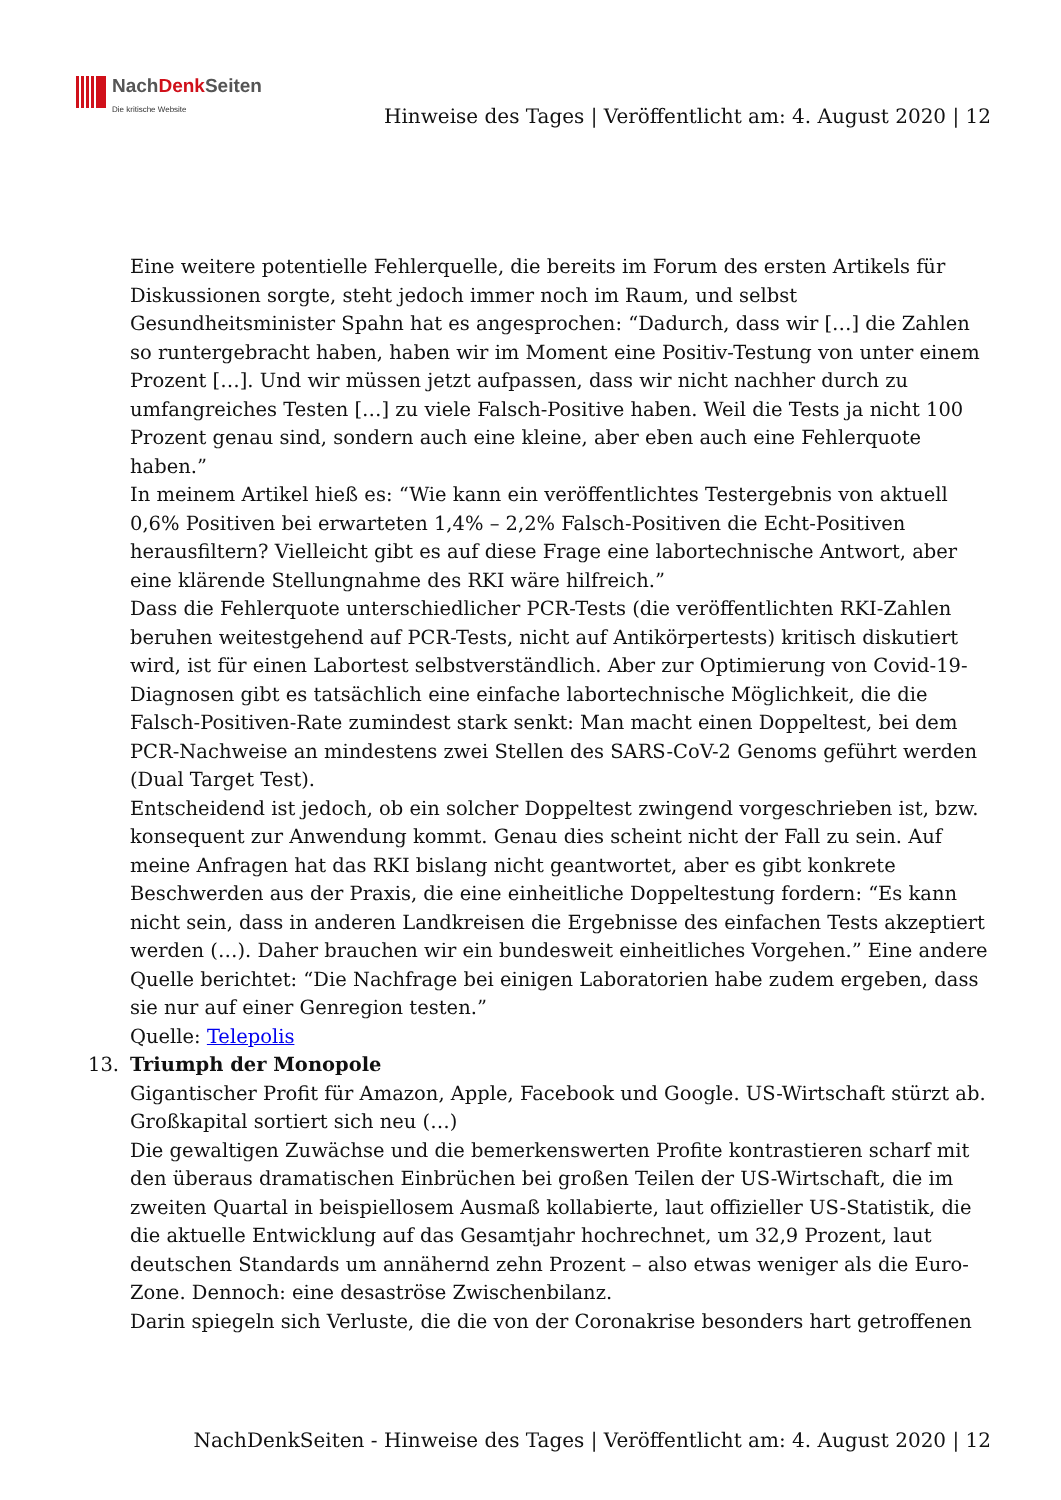NachDenk Seiten
Die kritische Website
Hinweise des Tages | Veröffentlicht am: 4. August 2020 | 12
Eine weitere potentielle Fehlerquelle, die bereits im Forum des ersten Artikels für Diskussionen sorgte, steht jedoch immer noch im Raum, und selbst Gesundheitsminister Spahn hat es angesprochen: “Dadurch, dass wir […] die Zahlen so runtergebracht haben, haben wir im Moment eine Positiv-Testung von unter einem Prozent […]. Und wir müssen jetzt aufpassen, dass wir nicht nachher durch zu umfangreiches Testen […] zu viele Falsch-Positive haben. Weil die Tests ja nicht 100 Prozent genau sind, sondern auch eine kleine, aber eben auch eine Fehlerquote haben.”
In meinem Artikel hieß es: “Wie kann ein veröffentlichtes Testergebnis von aktuell 0,6% Positiven bei erwarteten 1,4% – 2,2% Falsch-Positiven die Echt-Positiven herausfiltern? Vielleicht gibt es auf diese Frage eine labortechnische Antwort, aber eine klärende Stellungnahme des RKI wäre hilfreich.”
Dass die Fehlerquote unterschiedlicher PCR-Tests (die veröffentlichten RKI-Zahlen beruhen weitestgehend auf PCR-Tests, nicht auf Antikörpertests) kritisch diskutiert wird, ist für einen Labortest selbstverständlich. Aber zur Optimierung von Covid-19-Diagnosen gibt es tatsächlich eine einfache labortechnische Möglichkeit, die die Falsch-Positiven-Rate zumindest stark senkt: Man macht einen Doppeltest, bei dem PCR-Nachweise an mindestens zwei Stellen des SARS-CoV-2 Genoms geführt werden (Dual Target Test).
Entscheidend ist jedoch, ob ein solcher Doppeltest zwingend vorgeschrieben ist, bzw. konsequent zur Anwendung kommt. Genau dies scheint nicht der Fall zu sein. Auf meine Anfragen hat das RKI bislang nicht geantwortet, aber es gibt konkrete Beschwerden aus der Praxis, die eine einheitliche Doppeltestung fordern: “Es kann nicht sein, dass in anderen Landkreisen die Ergebnisse des einfachen Tests akzeptiert werden (…). Daher brauchen wir ein bundesweit einheitliches Vorgehen.” Eine andere Quelle berichtet: “Die Nachfrage bei einigen Laboratorien habe zudem ergeben, dass sie nur auf einer Genregion testen.”
Quelle: Telepolis
13. Triumph der Monopole
Gigantischer Profit für Amazon, Apple, Facebook und Google. US-Wirtschaft stürzt ab. Großkapital sortiert sich neu (…)
Die gewaltigen Zuwächse und die bemerkenswerten Profite kontrastieren scharf mit den überaus dramatischen Einbrüchen bei großen Teilen der US-Wirtschaft, die im zweiten Quartal in beispiellosem Ausmaß kollabierte, laut offizieller US-Statistik, die die aktuelle Entwicklung auf das Gesamtjahr hochrechnet, um 32,9 Prozent, laut deutschen Standards um annähernd zehn Prozent – also etwas weniger als die Euro-Zone. Dennoch: eine desaströse Zwischenbilanz.
Darin spiegeln sich Verluste, die die von der Coronakrise besonders hart getroffenen
NachDenkSeiten - Hinweise des Tages | Veröffentlicht am: 4. August 2020 | 12